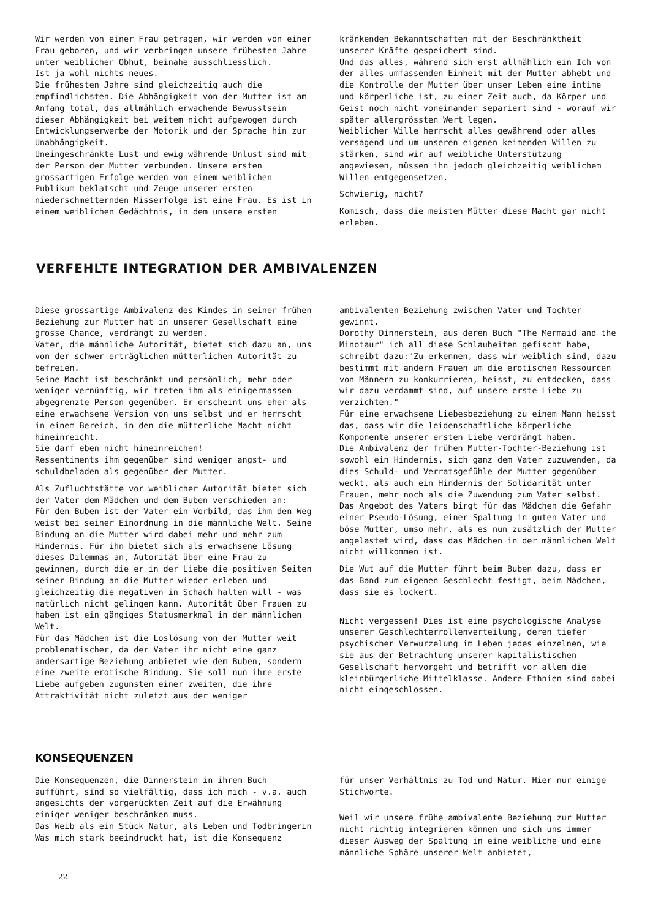Wir werden von einer Frau getragen, wir werden von einer Frau geboren, und wir verbringen unsere frühesten Jahre unter weiblicher Obhut, beinahe ausschliesslich.
Ist ja wohl nichts neues.
Die frühesten Jahre sind gleichzeitig auch die empfindlichsten. Die Abhängigkeit von der Mutter ist am Anfang total, das allmählich erwachende Bewusstsein dieser Abhängigkeit bei weitem nicht aufgewogen durch Entwicklungserwerbe der Motorik und der Sprache hin zur Unabhängigkeit.
Uneingeschränkte Lust und ewig währende Unlust sind mit der Person der Mutter verbunden. Unsere ersten grossartigen Erfolge werden von einem weiblichen Publikum beklatscht und Zeuge unserer ersten niederschmetternden Misserfolge ist eine Frau. Es ist in einem weiblichen Gedächtnis, in dem unsere ersten
kränkenden Bekanntschaften mit der Beschränktheit unserer Kräfte gespeichert sind.
Und das alles, während sich erst allmählich ein Ich von der alles umfassenden Einheit mit der Mutter abhebt und die Kontrolle der Mutter über unser Leben eine intime und körperliche ist, zu einer Zeit auch, da Körper und Geist noch nicht voneinander separiert sind - worauf wir später allergrössten Wert legen.
Weiblicher Wille herrscht alles gewährend oder alles versagend und um unseren eigenen keimenden Willen zu stärken, sind wir auf weibliche Unterstützung angewiesen, müssen ihn jedoch gleichzeitig weiblichem Willen entgegensetzen.
Schwierig, nicht?
Komisch, dass die meisten Mütter diese Macht gar nicht erleben.
VERFEHLTE INTEGRATION DER AMBIVALENZEN
Diese grossartige Ambivalenz des Kindes in seiner frühen Beziehung zur Mutter hat in unserer Gesellschaft eine grosse Chance, verdrängt zu werden.
Vater, die männliche Autorität, bietet sich dazu an, uns von der schwer erträglichen mütterlichen Autorität zu befreien.
Seine Macht ist beschränkt und persönlich, mehr oder weniger vernünftig, wir treten ihm als einigermassen abgegrenzte Person gegenüber. Er erscheint uns eher als eine erwachsene Version von uns selbst und er herrscht in einem Bereich, in den die mütterliche Macht nicht hineinreicht.
Sie darf eben nicht hineinreichen!
Ressentiments ihm gegenüber sind weniger angst- und schuldbeladen als gegenüber der Mutter.
Als Zufluchtstätte vor weiblicher Autorität bietet sich der Vater dem Mädchen und dem Buben verschieden an:
Für den Buben ist der Vater ein Vorbild, das ihm den Weg weist bei seiner Einordnung in die männliche Welt. Seine Bindung an die Mutter wird dabei mehr und mehr zum Hindernis. Für ihn bietet sich als erwachsene Lösung dieses Dilemmas an, Autorität über eine Frau zu gewinnen, durch die er in der Liebe die positiven Seiten seiner Bindung an die Mutter wieder erleben und gleichzeitig die negativen in Schach halten will - was natürlich nicht gelingen kann. Autorität über Frauen zu haben ist ein gängiges Statusmerkmal in der männlichen Welt.
Für das Mädchen ist die Loslösung von der Mutter weit problematischer, da der Vater ihr nicht eine ganz andersartige Beziehung anbietet wie dem Buben, sondern eine zweite erotische Bindung. Sie soll nun ihre erste Liebe aufgeben zugunsten einer zweiten, die ihre Attraktivität nicht zuletzt aus der weniger
ambivalenten Beziehung zwischen Vater und Tochter gewinnt.
Dorothy Dinnerstein, aus deren Buch "The Mermaid and the Minotaur" ich all diese Schlauheiten gefischt habe, schreibt dazu:"Zu erkennen, dass wir weiblich sind, dazu bestimmt mit andern Frauen um die erotischen Ressourcen von Männern zu konkurrieren, heisst, zu entdecken, dass wir dazu verdammt sind, auf unsere erste Liebe zu verzichten."
Für eine erwachsene Liebesbeziehung zu einem Mann heisst das, dass wir die leidenschaftliche körperliche Komponente unserer ersten Liebe verdrängt haben.
Die Ambivalenz der frühen Mutter-Tochter-Beziehung ist sowohl ein Hindernis, sich ganz dem Vater zuzuwenden, da dies Schuld- und Verratsgefühle der Mutter gegenüber weckt, als auch ein Hindernis der Solidarität unter Frauen, mehr noch als die Zuwendung zum Vater selbst.
Das Angebot des Vaters birgt für das Mädchen die Gefahr einer Pseudo-Lösung, einer Spaltung in guten Vater und böse Mutter, umso mehr, als es nun zusätzlich der Mutter angelastet wird, dass das Mädchen in der männlichen Welt nicht willkommen ist.
Die Wut auf die Mutter führt beim Buben dazu, dass er das Band zum eigenen Geschlecht festigt, beim Mädchen, dass sie es lockert.
Nicht vergessen! Dies ist eine psychologische Analyse unserer Geschlechterrollenverteilung, deren tiefer psychischer Verwurzelung im Leben jedes einzelnen, wie sie aus der Betrachtung unserer kapitalistischen Gesellschaft hervorgeht und betrifft vor allem die kleinbürgerliche Mittelklasse. Andere Ethnien sind dabei nicht eingeschlossen.
KONSEQUENZEN
Die Konsequenzen, die Dinnerstein in ihrem Buch aufführt, sind so vielfältig, dass ich mich - v.a. auch angesichts der vorgerückten Zeit auf die Erwähnung einiger weniger beschränken muss.
Das Weib als ein Stück Natur, als Leben und Todbringerin
Was mich stark beeindruckt hat, ist die Konsequenz
für unser Verhältnis zu Tod und Natur. Hier nur einige Stichworte.
Weil wir unsere frühe ambivalente Beziehung zur Mutter nicht richtig integrieren können und sich uns immer dieser Ausweg der Spaltung in eine weibliche und eine männliche Sphäre unserer Welt anbietet,
22